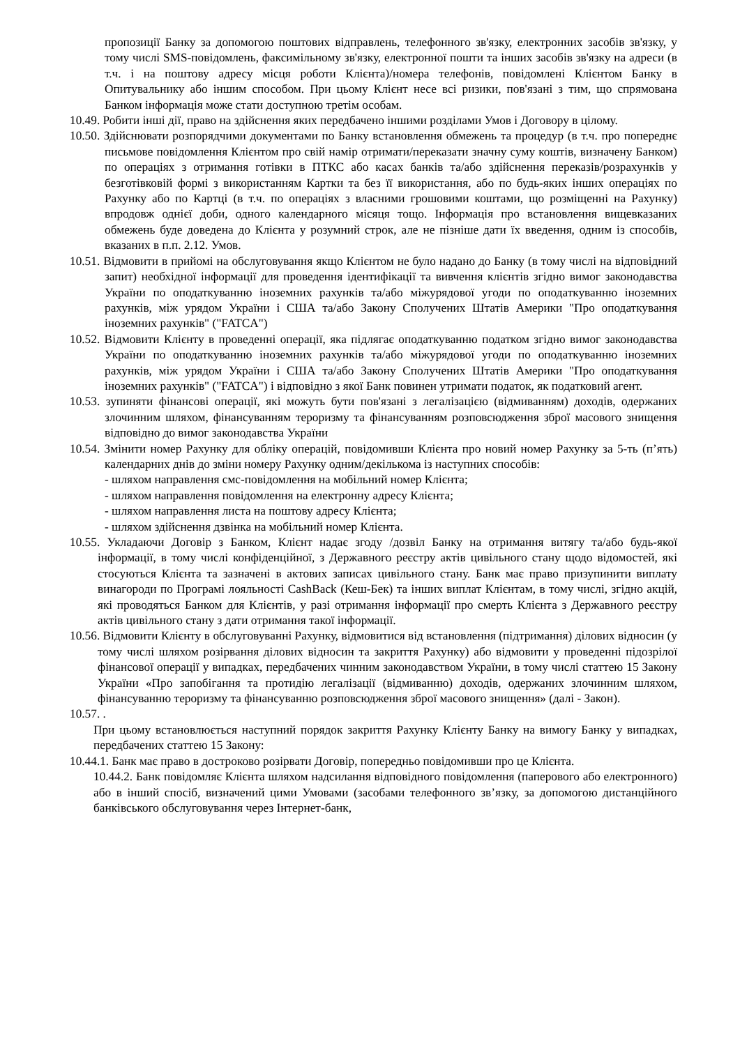пропозиції Банку за допомогою поштових відправлень, телефонного зв'язку, електронних засобів зв'язку, у тому числі SMS-повідомлень, факсимільному зв'язку, електронної пошти та інших засобів зв'язку на адреси (в т.ч. і на поштову адресу місця роботи Клієнта)/номера телефонів, повідомлені Клієнтом Банку в Опитувальнику або іншим способом. При цьому Клієнт несе всі ризики, пов'язані з тим, що спрямована Банком інформація може стати доступною третім особам.
10.49. Робити інші дії, право на здійснення яких передбачено іншими розділами Умов і Договору в цілому.
10.50. Здійснювати розпорядчими документами по Банку встановлення обмежень та процедур (в т.ч. про попереднє письмове повідомлення Клієнтом про свій намір отримати/переказати значну суму коштів, визначену Банком) по операціях з отримання готівки в ПТКС або касах банків та/або здійснення переказів/розрахунків у безготівковій формі з використанням Картки та без її використання, або по будь-яких інших операціях по Рахунку або по Картці (в т.ч. по операціях з власними грошовими коштами, що розміщенні на Рахунку) впродовж однієї доби, одного календарного місяця тощо. Інформація про встановлення вищевказаних обмежень буде доведена до Клієнта у розумний строк, але не пізніше дати їх введення, одним із способів, вказаних в п.п. 2.12. Умов.
10.51. Відмовити в прийомі на обслуговування якщо Клієнтом не було надано до Банку (в тому числі на відповідний запит) необхідної інформації для проведення ідентифікації та вивчення клієнтів згідно вимог законодавства України по оподаткуванню іноземних рахунків та/або міжурядової угоди по оподаткуванню іноземних рахунків, між урядом України і США та/або Закону Сполучених Штатів Америки "Про оподаткування іноземних рахунків" ("FATCA")
10.52. Відмовити Клієнту в проведенні операції, яка підлягає оподаткуванню податком згідно вимог законодавства України по оподаткуванню іноземних рахунків та/або міжурядової угоди по оподаткуванню іноземних рахунків, між урядом України і США та/або Закону Сполучених Штатів Америки "Про оподаткування іноземних рахунків" ("FATCA") і відповідно з якої Банк повинен утримати податок, як податковий агент.
10.53. зупиняти фінансові операції, які можуть бути пов'язані з легалізацією (відмиванням) доходів, одержаних злочинним шляхом, фінансуванням тероризму та фінансуванням розповсюдження зброї масового знищення відповідно до вимог законодавства України
10.54. Змінити номер Рахунку для обліку операцій, повідомивши Клієнта про новий номер Рахунку за 5-ть (п’ять) календарних днів до зміни номеру Рахунку одним/декількома із наступних способів:
- шляхом направлення смс-повідомлення на мобільний номер Клієнта;
- шляхом направлення повідомлення на електронну адресу Клієнта;
- шляхом направлення листа на поштову адресу Клієнта;
- шляхом здійснення дзвінка на мобільний номер Клієнта.
10.55. Укладаючи Договір з Банком, Клієнт надає згоду /дозвіл Банку на отримання витягу та/або будь-якої інформації, в тому числі конфіденційної, з Державного реєстру актів цивільного стану щодо відомостей, які стосуються Клієнта та зазначені в актових записах цивільного стану. Банк має право призупинити виплату винагороди по Програмі лояльності CashBack (Кеш-Бек) та інших виплат Клієнтам, в тому числі, згідно акцій, які проводяться Банком для Клієнтів, у разі отримання інформації про смерть Клієнта з Державного реєстру актів цивільного стану з дати отримання такої інформації.
10.56. Відмовити Клієнту в обслуговуванні Рахунку, відмовитися від встановлення (підтримання) ділових відносин (у тому числі шляхом розірвання ділових відносин та закриття Рахунку) або відмовити у проведенні підозрілої фінансової операції у випадках, передбачених чинним законодавством України, в тому числі статтею 15 Закону України «Про запобігання та протидію легалізації (відмиванню) доходів, одержаних злочинним шляхом, фінансуванню тероризму та фінансуванню розповсюдження зброї масового знищення» (далі - Закон).
10.57. .
При цьому встановлюється наступний порядок закриття Рахунку Клієнту Банку на вимогу Банку у випадках, передбачених статтею 15 Закону:
10.44.1. Банк має право в достроково розірвати Договір, попередньо повідомивши про це Клієнта.
10.44.2. Банк повідомляє Клієнта шляхом надсилання відповідного повідомлення (паперового або електронного) або в інший спосіб, визначений цими Умовами (засобами телефонного зв’язку, за допомогою дистанційного банківського обслуговування через Інтернет-банк,